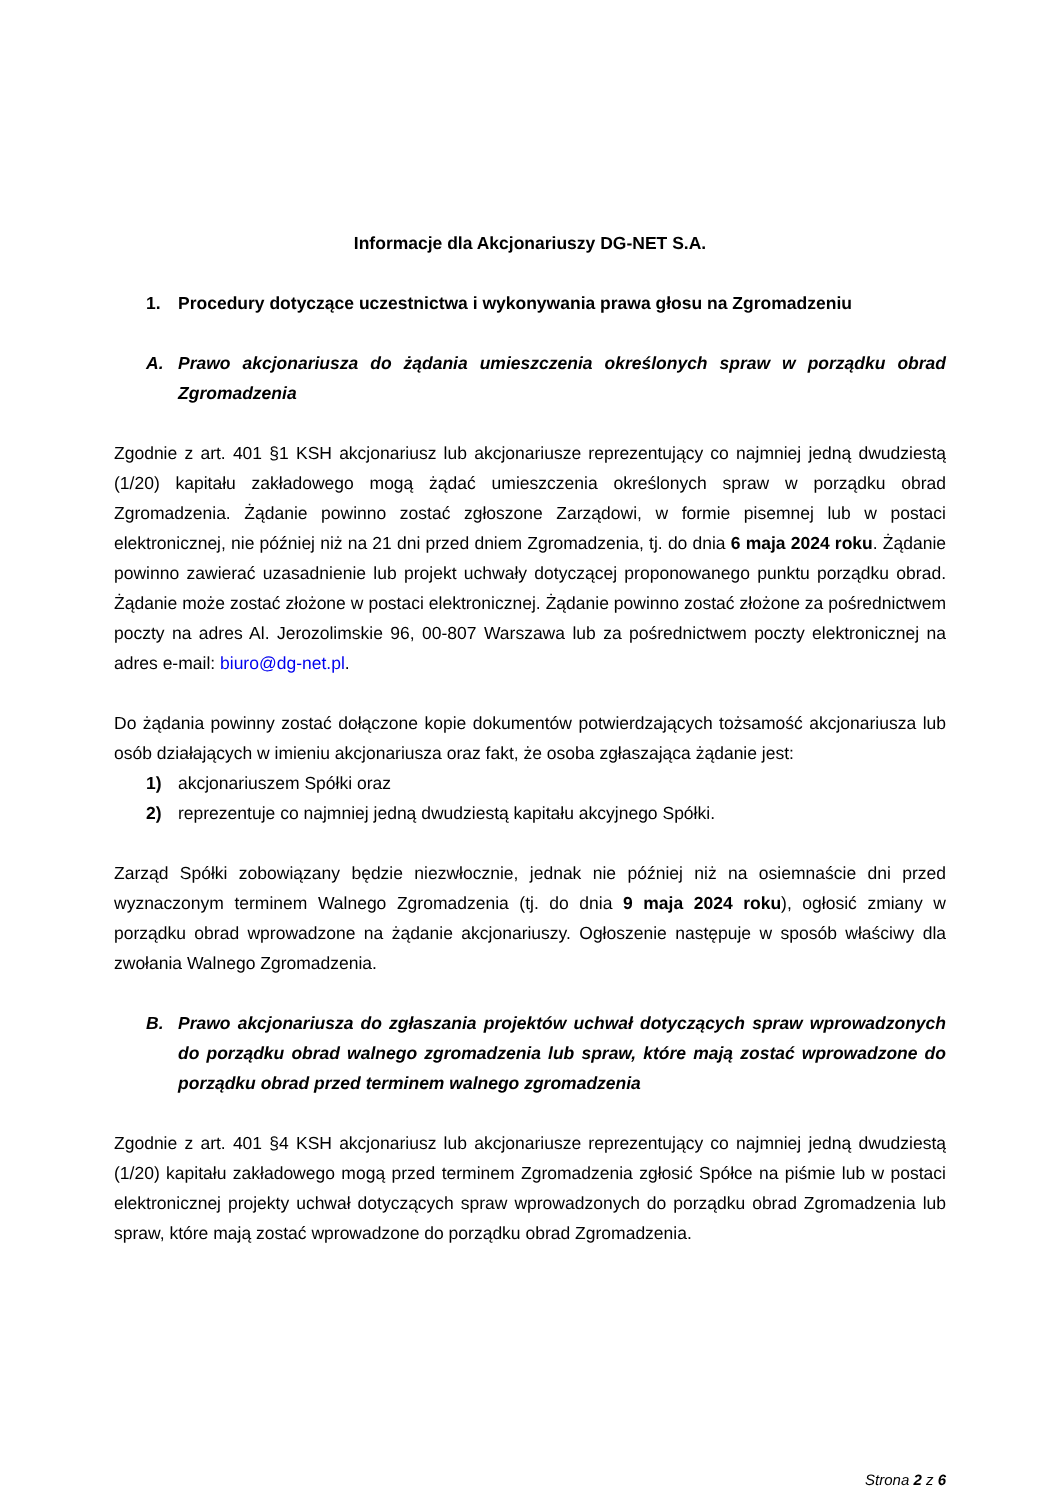Informacje dla Akcjonariuszy DG-NET S.A.
1. Procedury dotyczące uczestnictwa i wykonywania prawa głosu na Zgromadzeniu
A. Prawo akcjonariusza do żądania umieszczenia określonych spraw w porządku obrad Zgromadzenia
Zgodnie z art. 401 §1 KSH akcjonariusz lub akcjonariusze reprezentujący co najmniej jedną dwudziestą (1/20) kapitału zakładowego mogą żądać umieszczenia określonych spraw w porządku obrad Zgromadzenia. Żądanie powinno zostać zgłoszone Zarządowi, w formie pisemnej lub w postaci elektronicznej, nie później niż na 21 dni przed dniem Zgromadzenia, tj. do dnia 6 maja 2024 roku. Żądanie powinno zawierać uzasadnienie lub projekt uchwały dotyczącej proponowanego punktu porządku obrad. Żądanie może zostać złożone w postaci elektronicznej. Żądanie powinno zostać złożone za pośrednictwem poczty na adres Al. Jerozolimskie 96, 00-807 Warszawa lub za pośrednictwem poczty elektronicznej na adres e-mail: biuro@dg-net.pl.
Do żądania powinny zostać dołączone kopie dokumentów potwierdzających tożsamość akcjonariusza lub osób działających w imieniu akcjonariusza oraz fakt, że osoba zgłaszająca żądanie jest:
1) akcjonariuszem Spółki oraz
2) reprezentuje co najmniej jedną dwudziestą kapitału akcyjnego Spółki.
Zarząd Spółki zobowiązany będzie niezwłocznie, jednak nie później niż na osiemnaście dni przed wyznaczonym terminem Walnego Zgromadzenia (tj. do dnia 9 maja 2024 roku), ogłosić zmiany w porządku obrad wprowadzone na żądanie akcjonariuszy. Ogłoszenie następuje w sposób właściwy dla zwołania Walnego Zgromadzenia.
B. Prawo akcjonariusza do zgłaszania projektów uchwał dotyczących spraw wprowadzonych do porządku obrad walnego zgromadzenia lub spraw, które mają zostać wprowadzone do porządku obrad przed terminem walnego zgromadzenia
Zgodnie z art. 401 §4 KSH akcjonariusz lub akcjonariusze reprezentujący co najmniej jedną dwudziestą (1/20) kapitału zakładowego mogą przed terminem Zgromadzenia zgłosić Spółce na piśmie lub w postaci elektronicznej projekty uchwał dotyczących spraw wprowadzonych do porządku obrad Zgromadzenia lub spraw, które mają zostać wprowadzone do porządku obrad Zgromadzenia.
Strona 2 z 6